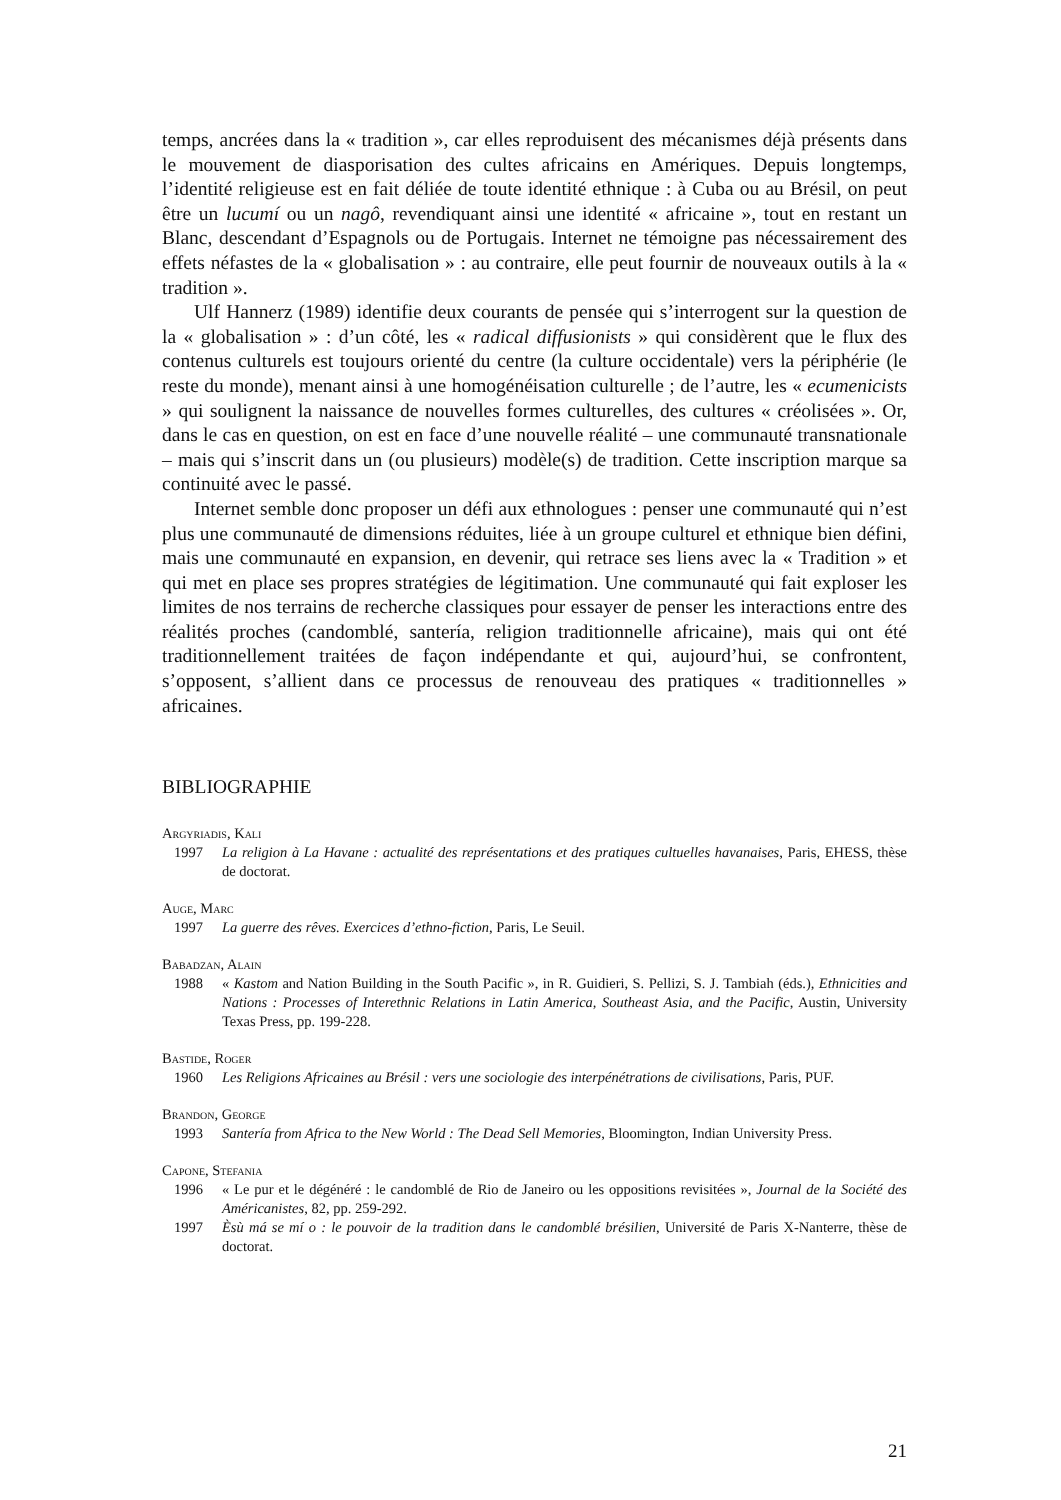temps, ancrées dans la « tradition », car elles reproduisent des mécanismes déjà présents dans le mouvement de diasporisation des cultes africains en Amériques. Depuis longtemps, l’identité religieuse est en fait déliée de toute identité ethnique : à Cuba ou au Brésil, on peut être un lucumí ou un nagô, revendiquant ainsi une identité « africaine », tout en restant un Blanc, descendant d’Espagnols ou de Portugais. Internet ne témoigne pas nécessairement des effets néfastes de la « globalisation » : au contraire, elle peut fournir de nouveaux outils à la « tradition ».
Ulf Hannerz (1989) identifie deux courants de pensée qui s’interrogent sur la question de la « globalisation » : d’un côté, les « radical diffusionists » qui considèrent que le flux des contenus culturels est toujours orienté du centre (la culture occidentale) vers la périphérie (le reste du monde), menant ainsi à une homogénéisation culturelle ; de l’autre, les « ecumenicists » qui soulignent la naissance de nouvelles formes culturelles, des cultures « créolisées ». Or, dans le cas en question, on est en face d’une nouvelle réalité – une communauté transnationale – mais qui s’inscrit dans un (ou plusieurs) modèle(s) de tradition. Cette inscription marque sa continuité avec le passé.
Internet semble donc proposer un défi aux ethnologues : penser une communauté qui n’est plus une communauté de dimensions réduites, liée à un groupe culturel et ethnique bien défini, mais une communauté en expansion, en devenir, qui retrace ses liens avec la « Tradition » et qui met en place ses propres stratégies de légitimation. Une communauté qui fait exploser les limites de nos terrains de recherche classiques pour essayer de penser les interactions entre des réalités proches (candomblé, santería, religion traditionnelle africaine), mais qui ont été traditionnellement traitées de façon indépendante et qui, aujourd’hui, se confrontent, s’opposent, s’allient dans ce processus de renouveau des pratiques « traditionnelles » africaines.
BIBLIOGRAPHIE
Argyriadis, Kali
1997 La religion à La Havane : actualité des représentations et des pratiques cultuelles havanaises, Paris, EHESS, thèse de doctorat.
Auge, Marc
1997 La guerre des rêves. Exercices d’ethno-fiction, Paris, Le Seuil.
Babadzan, Alain
1988 « Kastom and Nation Building in the South Pacific », in R. Guidieri, S. Pellizi, S. J. Tambiah (éds.), Ethnicities and Nations : Processes of Interethnic Relations in Latin America, Southeast Asia, and the Pacific, Austin, University Texas Press, pp. 199-228.
Bastide, Roger
1960 Les Religions Africaines au Brésil : vers une sociologie des interpénétrations de civilisations, Paris, PUF.
Brandon, George
1993 Santería from Africa to the New World : The Dead Sell Memories, Bloomington, Indian University Press.
Capone, Stefania
1996 « Le pur et le dégénéré : le candomblé de Rio de Janeiro ou les oppositions revisitées », Journal de la Société des Américanistes, 82, pp. 259-292.
1997 Èsù má se mí o : le pouvoir de la tradition dans le candomblé brésilien, Université de Paris X-Nanterre, thèse de doctorat.
21